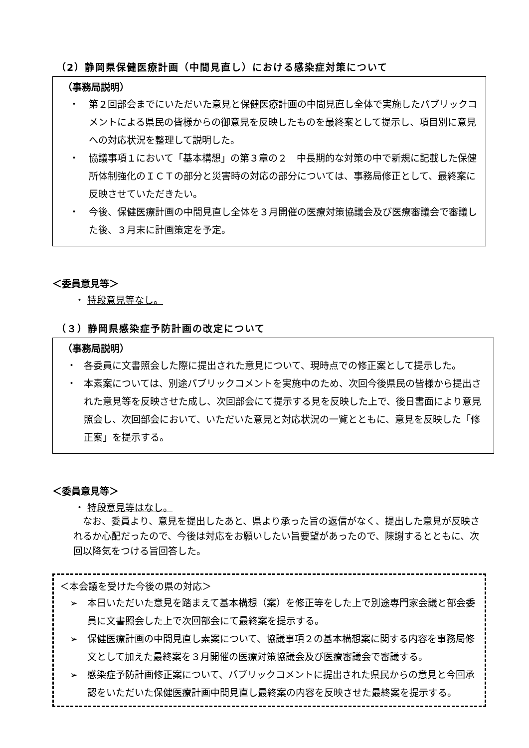（2）静岡県保健医療計画（中間見直し）における感染症対策について
（事務局説明）
・ 第２回部会までにいただいた意見と保健医療計画の中間見直し全体で実施したパブリックコメントによる県民の皆様からの御意見を反映したものを最終案として提示し、項目別に意見への対応状況を整理して説明した。
・ 協議事項１において「基本構想」の第３章の２　中長期的な対策の中で新規に記載した保健所体制強化のＩＣＴの部分と災害時の対応の部分については、事務局修正として、最終案に反映させていただきたい。
・ 今後、保健医療計画の中間見直し全体を３月開催の医療対策協議会及び医療審議会で審議した後、３月末に計画策定を予定。
＜委員意見等＞
・ 特段意見等なし。
（３）静岡県感染症予防計画の改定について
（事務局説明）
・ 各委員に文書照会した際に提出された意見について、現時点での修正案として提示した。
・ 本素案については、別途パブリックコメントを実施中のため、次回今後県民の皆様から提出された意見等を反映させた成し、次回部会にて提示する見を反映した上で、後日書面により意見照会し、次回部会において、いただいた意見と対応状況の一覧とともに、意見を反映した「修正案」を提示する。
＜委員意見等＞
・ 特段意見等はなし。
なお、委員より、意見を提出したあと、県より承った旨の返信がなく、提出した意見が反映されるか心配だったので、今後は対応をお願いしたい旨要望があったので、陳謝するとともに、次回以降気をつける旨回答した。
＜本会議を受けた今後の県の対応＞
➢ 本日いただいた意見を踏まえて基本構想（案）を修正等をした上で別途専門家会議と部会委員に文書照会した上で次回部会にて最終案を提示する。
➢ 保健医療計画の中間見直し素案について、協議事項２の基本構想案に関する内容を事務局修文として加えた最終案を３月開催の医療対策協議会及び医療審議会で審議する。
➢ 感染症予防計画修正案について、パブリックコメントに提出された県民からの意見と今回承認をいただいた保健医療計画中間見直し最終案の内容を反映させた最終案を提示する。